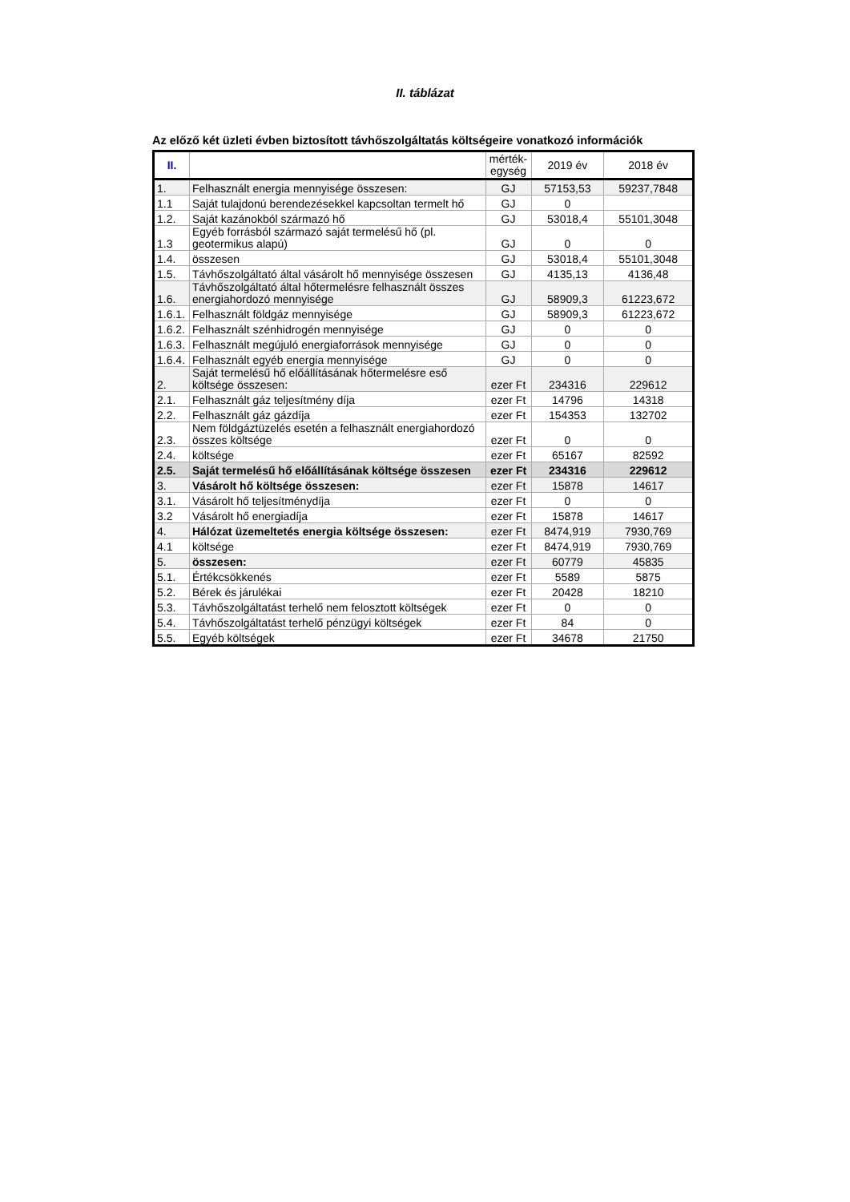II. táblázat
Az előző két üzleti évben biztosított távhőszolgáltatás költségeire vonatkozó információk
| II. | | mérték- egység | 2019 év | 2018 év |
| --- | --- | --- | --- | --- |
| 1. | Felhasznált energia mennyisége összesen: | GJ | 57153,53 | 59237,7848 |
| 1.1 | Saját tulajdonú berendezésekkel kapcsoltan termelt hő | GJ | 0 | |
| 1.2. | Saját kazánokból származó hő | GJ | 53018,4 | 55101,3048 |
| 1.3 | Egyéb forrásból származó saját termelésű hő (pl. geotermikus alapú) | GJ | 0 | 0 |
| 1.4. | összesen | GJ | 53018,4 | 55101,3048 |
| 1.5. | Távhőszolgáltató által vásárolt hő mennyisége összesen | GJ | 4135,13 | 4136,48 |
| 1.6. | Távhőszolgáltató által hőtermelésre felhasznált összes energiahordozó mennyisége | GJ | 58909,3 | 61223,672 |
| 1.6.1. | Felhasznált földgáz mennyisége | GJ | 58909,3 | 61223,672 |
| 1.6.2. | Felhasznált szénhidrogén mennyisége | GJ | 0 | 0 |
| 1.6.3. | Felhasznált megújuló energiaforrások mennyisége | GJ | 0 | 0 |
| 1.6.4. | Felhasznált egyéb energia mennyisége | GJ | 0 | 0 |
| 2. | Saját termelésű hő előállításának hőtermelésre eső költsége összesen: | ezer Ft | 234316 | 229612 |
| 2.1. | Felhasznált gáz teljesítmény díja | ezer Ft | 14796 | 14318 |
| 2.2. | Felhasznált gáz gázdíja | ezer Ft | 154353 | 132702 |
| 2.3. | Nem földgáztüzelés esetén a felhasznált energiahordozó összes költsége | ezer Ft | 0 | 0 |
| 2.4. | költsége | ezer Ft | 65167 | 82592 |
| 2.5. | Saját termelésű hő előállításának költsége összesen | ezer Ft | 234316 | 229612 |
| 3. | Vásárolt hő költsége összesen: | ezer Ft | 15878 | 14617 |
| 3.1. | Vásárolt hő teljesítménydíja | ezer Ft | 0 | 0 |
| 3.2 | Vásárolt hő energiadíja | ezer Ft | 15878 | 14617 |
| 4. | Hálózat üzemeltetés energia költsége összesen: | ezer Ft | 8474,919 | 7930,769 |
| 4.1 | költsége | ezer Ft | 8474,919 | 7930,769 |
| 5. | összesen: | ezer Ft | 60779 | 45835 |
| 5.1. | Értékcsökkenés | ezer Ft | 5589 | 5875 |
| 5.2. | Bérek és járulékai | ezer Ft | 20428 | 18210 |
| 5.3. | Távhőszolgáltatást terhelő nem felosztott költségek | ezer Ft | 0 | 0 |
| 5.4. | Távhőszolgáltatást terhelő pénzügyi költségek | ezer Ft | 84 | 0 |
| 5.5. | Egyéb költségek | ezer Ft | 34678 | 21750 |